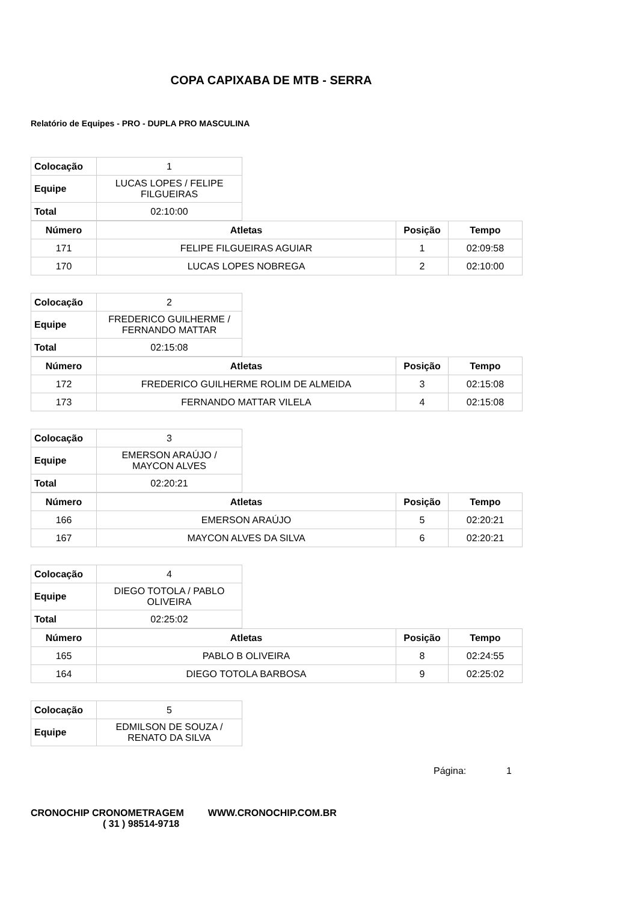COPA CAPIXABA DE MTB - SERRA
Relatório de Equipes - PRO - DUPLA PRO MASCULINA
| Colocação | 1 |
| Equipe | LUCAS LOPES / FELIPE FILGUEIRAS |
| Total | 02:10:00 |
| Número | Atletas | Posição | Tempo |
| --- | --- | --- | --- |
| 171 | FELIPE FILGUEIRAS AGUIAR | 1 | 02:09:58 |
| 170 | LUCAS LOPES NOBREGA | 2 | 02:10:00 |
| Colocação | 2 |
| Equipe | FREDERICO GUILHERME / FERNANDO MATTAR |
| Total | 02:15:08 |
| Número | Atletas | Posição | Tempo |
| --- | --- | --- | --- |
| 172 | FREDERICO GUILHERME ROLIM DE ALMEIDA | 3 | 02:15:08 |
| 173 | FERNANDO MATTAR VILELA | 4 | 02:15:08 |
| Colocação | 3 |
| Equipe | EMERSON ARAÚJO / MAYCON ALVES |
| Total | 02:20:21 |
| Número | Atletas | Posição | Tempo |
| --- | --- | --- | --- |
| 166 | EMERSON ARAÚJO | 5 | 02:20:21 |
| 167 | MAYCON ALVES DA SILVA | 6 | 02:20:21 |
| Colocação | 4 |
| Equipe | DIEGO TOTOLA / PABLO OLIVEIRA |
| Total | 02:25:02 |
| Número | Atletas | Posição | Tempo |
| --- | --- | --- | --- |
| 165 | PABLO B OLIVEIRA | 8 | 02:24:55 |
| 164 | DIEGO TOTOLA BARBOSA | 9 | 02:25:02 |
| Colocação | 5 |
| Equipe | EDMILSON DE SOUZA / RENATO DA SILVA |
Página: 1
CRONOCHIP CRONOMETRAGEM WWW.CRONOCHIP.COM.BR
( 31 ) 98514-9718